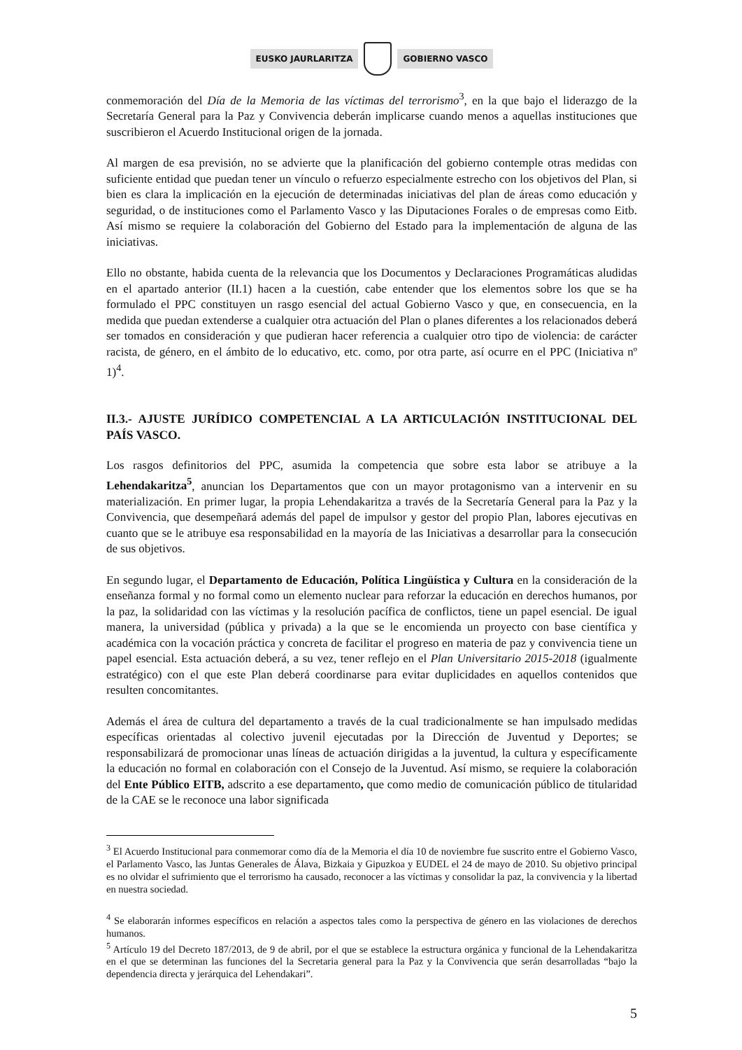EUSKO JAURLARITZA GOBIERNO VASCO
conmemoración del Día de la Memoria de las víctimas del terrorismo<sup>3</sup>, en la que bajo el liderazgo de la Secretaría General para la Paz y Convivencia deberán implicarse cuando menos a aquellas instituciones que suscribieron el Acuerdo Institucional origen de la jornada.
Al margen de esa previsión, no se advierte que la planificación del gobierno contemple otras medidas con suficiente entidad que puedan tener un vínculo o refuerzo especialmente estrecho con los objetivos del Plan, si bien es clara la implicación en la ejecución de determinadas iniciativas del plan de áreas como educación y seguridad, o de instituciones como el Parlamento Vasco y las Diputaciones Forales o de empresas como Eitb. Así mismo se requiere la colaboración del Gobierno del Estado para la implementación de alguna de las iniciativas.
Ello no obstante, habida cuenta de la relevancia que los Documentos y Declaraciones Programáticas aludidas en el apartado anterior (II.1) hacen a la cuestión, cabe entender que los elementos sobre los que se ha formulado el PPC constituyen un rasgo esencial del actual Gobierno Vasco y que, en consecuencia, en la medida que puedan extenderse a cualquier otra actuación del Plan o planes diferentes a los relacionados deberá ser tomados en consideración y que pudieran hacer referencia a cualquier otro tipo de violencia: de carácter racista, de género, en el ámbito de lo educativo, etc. como, por otra parte, así ocurre en el PPC (Iniciativa nº 1)<sup>4</sup>.
II.3.- AJUSTE JURÍDICO COMPETENCIAL A LA ARTICULACIÓN INSTITUCIONAL DEL PAÍS VASCO.
Los rasgos definitorios del PPC, asumida la competencia que sobre esta labor se atribuye a la Lehendakaritza<sup>5</sup>, anuncian los Departamentos que con un mayor protagonismo van a intervenir en su materialización. En primer lugar, la propia Lehendakaritza a través de la Secretaría General para la Paz y la Convivencia, que desempeñará además del papel de impulsor y gestor del propio Plan, labores ejecutivas en cuanto que se le atribuye esa responsabilidad en la mayoría de las Iniciativas a desarrollar para la consecución de sus objetivos.
En segundo lugar, el Departamento de Educación, Política Lingüística y Cultura en la consideración de la enseñanza formal y no formal como un elemento nuclear para reforzar la educación en derechos humanos, por la paz, la solidaridad con las víctimas y la resolución pacífica de conflictos, tiene un papel esencial. De igual manera, la universidad (pública y privada) a la que se le encomienda un proyecto con base científica y académica con la vocación práctica y concreta de facilitar el progreso en materia de paz y convivencia tiene un papel esencial. Esta actuación deberá, a su vez, tener reflejo en el Plan Universitario 2015-2018 (igualmente estratégico) con el que este Plan deberá coordinarse para evitar duplicidades en aquellos contenidos que resulten concomitantes.
Además el área de cultura del departamento a través de la cual tradicionalmente se han impulsado medidas específicas orientadas al colectivo juvenil ejecutadas por la Dirección de Juventud y Deportes; se responsabilizará de promocionar unas líneas de actuación dirigidas a la juventud, la cultura y específicamente la educación no formal en colaboración con el Consejo de la Juventud. Así mismo, se requiere la colaboración del Ente Público EITB, adscrito a ese departamento, que como medio de comunicación público de titularidad de la CAE se le reconoce una labor significada
<sup>3</sup> El Acuerdo Institucional para conmemorar como día de la Memoria el día 10 de noviembre fue suscrito entre el Gobierno Vasco, el Parlamento Vasco, las Juntas Generales de Álava, Bizkaia y Gipuzkoa y EUDEL el 24 de mayo de 2010. Su objetivo principal es no olvidar el sufrimiento que el terrorismo ha causado, reconocer a las víctimas y consolidar la paz, la convivencia y la libertad en nuestra sociedad.
<sup>4</sup> Se elaborarán informes específicos en relación a aspectos tales como la perspectiva de género en las violaciones de derechos humanos.
<sup>5</sup> Artículo 19 del Decreto 187/2013, de 9 de abril, por el que se establece la estructura orgánica y funcional de la Lehendakaritza en el que se determinan las funciones del la Secretaria general para la Paz y la Convivencia que serán desarrolladas “bajo la dependencia directa y jerárquica del Lehendakari”.
5